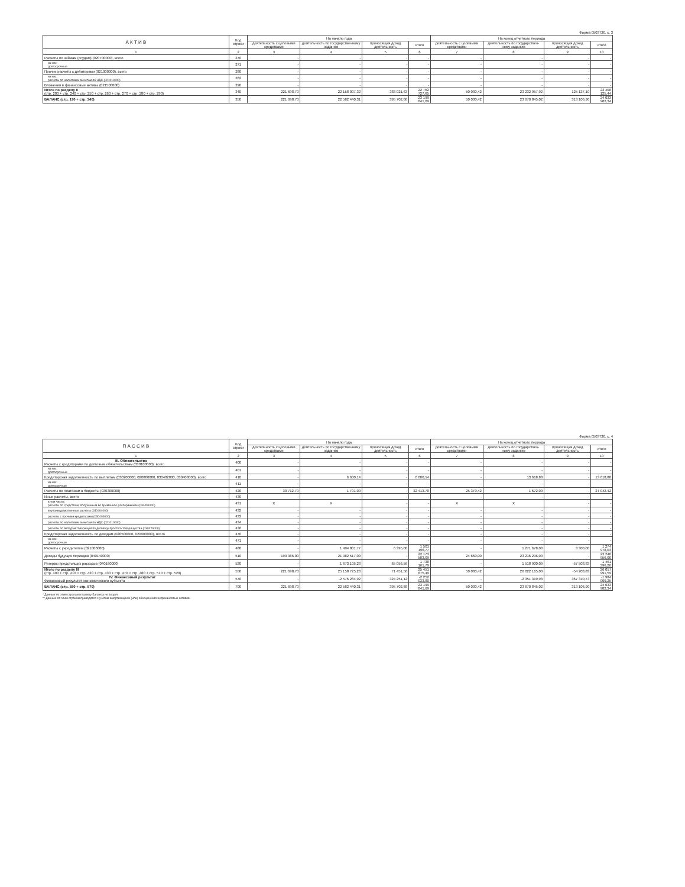Форма 0503730, с. 3
| А К Т И В | Код строки | На начало года | | | | На конец отчетного периода | | | |
| --- | --- | --- | --- | --- | --- | --- | --- | --- | --- |
| | | деятельность с целевыми средствами | деятельность по государственному заданию | приносящая доход деятельность | итого | деятельность с целевыми средствами | деятельность по государствен- ному заданию | приносящая доход деятельность | итого |
| 1 | 2 | 3 | 4 | 5 | 6 | 7 | 8 | 9 | 10 |
| Расчеты по займам (ссудам) (020700000), всего | 270 | - | - | - | - | - | - | - | - |
| из них: долгосрочные | 271 | - | - | - | - | - | - | - | - |
| Прочие расчеты с дебиторами (021000000), всего | 280 | - | - | - | - | - | - | - | - |
| из них: расчеты по налоговым вычетам по НДС (021010000) | 282 | - | - | - | - | - | - | - | - |
| Вложения в финансовые активы (021500000) | 290 | - | - | - | - | - | - | - | - |
| Итого по разделу II (стр. 200 + стр. 240 + стр. 250 + стр. 260 + стр. 270 + стр. 280 + стр. 290) | 340 | 221 698,70 | 22 158 007,32 | 383 021,63 | 22 762 727,65 | 50 030,42 | 23 232 957,92 | 125 137,10 | 23 408 125,44 |
| БАЛАНС (стр. 190 + стр. 340) | 350 | 221 698,70 | 22 582 440,31 | 395 702,68 | 23 199 841,69 | 50 030,42 | 23 670 845,02 | 313 106,90 | 24 033 982,34 |
Форма 0503730, с. 4
| П А С С И В | Код строки | На начало года | | | | На конец отчетного периода | | | |
| --- | --- | --- | --- | --- | --- | --- | --- | --- | --- |
| | | деятельность с целевыми средствами | деятельность по государственному заданию | приносящая доход деятельность | итого | деятельность с целевыми средствами | деятельность по государствен- ному заданию | приносящая доход деятельность | итого |
| 1 | 2 | 3 | 4 | 5 | 6 | 7 | 8 | 9 | 10 |
| III. Обязательства Расчеты с кредиторами по долговым обязательствам (030100000), всего | 400 | - | - | - | - | - | - | - | - |
| из них: долгосрочные | 401 | - | - | - | - | - | - | - | - |
| Кредиторская задолженность по выплатам (030200000, 020800000, 030402000, 030403000), всего | 410 | - | 6 600,14 | - | 6 600,14 | - | 13 618,88 | - | 13 618,88 |
| из них: долгосрочная | 411 | - | - | - | - | - | - | - | - |
| Расчеты по платежам в бюджеты (030300000) | 420 | 30 712,70 | 1 701,00 | - | 32 413,70 | 25 370,42 | 1 672,00 | - | 27 042,42 |
| Иные расчеты, всего | 430 | - | - | - | - | - | - | - | - |
| в том числе: расчеты по средствам, полученным во временное распоряжение (030401000) | 431 | X | X | - | - | X | X | - | - |
| внутриведомственные расчеты (030404000) | 432 | - | - | - | - | - | - | - | - |
| расчеты с прочими кредиторами (030406000) | 433 | - | - | - | - | - | - | - | - |
| расчеты по налоговым вычетам по НДС (021010000) | 434 | - | - | - | - | - | - | - | - |
| расчеты по вкладам товарищей по договору простого товарищества (0304T6000) | 436 | - | - | - | - | - | - | - | - |
| Кредиторская задолженность по доходам (020500000, 020900000), всего | 470 | - | - | - | - | - | - | - | - |
| из них: долгосрочная | 471 | - | - | - | - | - | - | - | - |
| Расчеты с учредителем (021006000) | 480 | - | 1 494 801,77 | 6 395,00 | 1 501 196,77 | - | 1 271 678,03 | 3 300,00 | 1 274 978,03 |
| Доходы будущих периодов (040140000) | 510 | 190 986,00 | 21 982 517,09 | - | 22 173 503,09 | 24 660,00 | 23 216 296,00 | - | 23 240 956,00 |
| Резервы предстоящих расходов (040160000) | 520 | - | 1 673 105,23 | 65 056,56 | 1 738 161,79 | - | 1 518 900,09 | -57 503,83 | 1 461 396,26 |
| Итого по разделу III (стр. 400 + стр. 410 + стр. 420 + стр. 430 + стр. 470 + стр. 480 + стр. 510 + стр. 520) | 550 | 221 698,70 | 25 158 725,23 | 71 451,56 | 25 451 875,49 | 50 030,42 | 26 022 165,00 | -54 203,83 | 26 017 991,59 |
| IV. Финансовый результат Финансовый результат экономического субъекта | 570 | - | -2 576 284,92 | 324 251,12 | -2 252 033,80 | - | -2 351 319,98 | 367 310,73 | -1 984 009,25 |
| БАЛАНС (стр. 550 + стр. 570) | 700 | 221 698,70 | 22 582 440,31 | 395 702,68 | 23 199 841,69 | 50 030,42 | 23 670 845,02 | 313 106,90 | 24 033 982,34 |
* Данные по этим строкам в валюту баланса не входят.
** Данные по этим строкам приводятся с учетом амортизации и (или) обесценения нефинансовых активов.